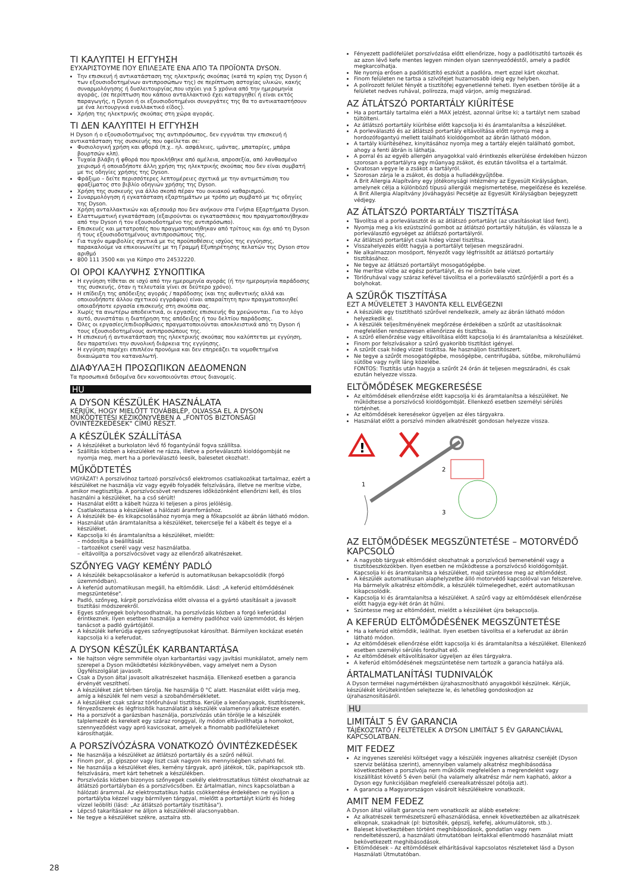ΤΙ ΚΑΛΥΠΤΕΙ Η ΕΓΓΥΗΣΗ
ΕΥΧΑΡΙΣΤΟΥΜΕ ΠΟΥ ΕΠΙΛΕΞΑΤΕ ΕΝΑ ΑΠΟ ΤΑ ΠΡΟΪΟΝΤΑ DYSON.
Την επισκευή ή αντικατάσταση της ηλεκτρικής σκούπας (κατά τη κρίση της Dyson ή των εξουσιοδοτημένων αντιπροσώπων της) σε περίπτωση αστοχίας υλικών, κακής συναρμολόγησης ή δυσλειτουργίας,που ισχύει για 5 χρόνια από την ημερομηνία αγοράς, (σε περίπτωση που κάποιο ανταλλακτικό έχει καταργηθεί ή είναι εκτός παραγωγής, η Dyson ή οι εξουσιοδοτημένοι συνεργάτες της θα το αντικαταστήσουν με ένα λειτουργικά εναλλακτικό είδος).
Χρήση της ηλεκτρικής σκούπας στη χώρα αγοράς.
ΤΙ ΔΕΝ ΚΑΛΥΠΤΕΙ Η ΕΓΓΥΗΣΗ
Η Dyson ή ο εξουσιοδοτημένος της αντιπρόσωπος, δεν εγγυάται την επισκευή ή αντικατάσταση της συσκευής που οφείλεται σε:
Φυσιολογική χρήση και φθορά (π.χ.. ηλ. ασφάλειες, ιμάντας, μπαταρίες, μπάρα βουρτσών κλπ).
Τυχαία βλάβη ή φθορά που προκλήθηκε από αμέλεια, απροσεξία, από λανθασμένο χειρισμό ή οποιαδήποτε άλλη χρήση της ηλεκτρικής σκούπας που δεν είναι συμβατή με τις οδηγίες χρήσης της Dyson.
Φράξιμο – δείτε περισσότερες λεπτομέρειες σχετικά με την αντιμετώπιση του φραξίματος στο βιβλίο οδηγιών χρήσης της Dyson.
Χρήση της συσκευής για άλλο σκοπό πέραν του οικιακού καθαρισμού.
Συναρμολόγηση ή εγκατάσταση εξαρτημάτων με τρόπο μη συμβατό με τις οδηγίες της Dyson.
Χρήση ανταλλακτικών και αξεσουάρ που δεν ανήκουν στα Γνήσια Εξαρτήματα Dyson.
Ελαττωματική εγκατάσταση (εξαιρούνται οι εγκαταστάσεις που πραγματοποιήθηκαν από την Dyson ή τον εξουσιοδοτημένο της αντιπρόσωπο).
Επισκευές και μετατροπές που πραγματοποιήθηκαν από τρίτους και όχι από τη Dyson ή τους εξουσιοδοτημένους αντιπροσώπους της.
Για τυχόν αμφιβολίες σχετικά με τις προϋποθέσεις ισχύος της εγγύησης, παρακαλούμε να επικοινωνείτε με τη Γραμμή Εξυπηρέτησης πελατών της Dyson στον αριθμό
800 111 3500 και για Κύπρο στο 24532220.
ΟΙ ΟΡΟΙ ΚΑΛΥΨΗΣ ΣΥΝΟΠΤΙΚΑ
Η εγγύηση τίθεται σε ισχύ από την ημερομηνία αγοράς (ή την ημερομηνία παράδοσης της συσκευής, όταν η τελευταία γίνει σε δεύτερο χρόνο).
Η επίδειξη της απόδειξης αγοράς / παράδοσης (και της αυθεντικής αλλά και οποιουδήποτε άλλου σχετικού εγγράφου) είναι απαραίτητη πριν πραγματοποιηθεί οποιαδήποτε εργασία επισκευής στη σκούπα σας.
Χωρίς τα ανωτέρω αποδεικτικά, οι εργασίες επισκευής θα χρεώνονται. Για το λόγο αυτό, συνιστάται η διατήρηση της απόδειξης ή του δελτίου παράδοσης.
Όλες οι εργασίες/επιδιορθώσεις πραγματοποιούνται αποκλειστικά από τη Dyson ή τους εξουσιοδοτημένους αντιπροσώπους της.
Η επισκευή ή αντικατάσταση της ηλεκτρικής σκούπας που καλύπτεται με εγγύηση, δεν παρατείνει την συνολική διάρκεια της εγγύησης.
Η εγγύηση παρέχει επιπλέον προνόμια και δεν επηρεάζει τα νομοθετημένα δικαιώματα του καταναλωτή.
ΔΙΑΦΥΛΑΞΗ ΠΡΟΣΩΠΙΚΩΝ ΔΕΔΟΜΕΝΩΝ
Τα προσωπικά δεδομένα δεν κοινοποιούνται στους διανομείς.
HU
A DYSON KÉSZÜLÉK HASZNÁLATA
KÉRJÜK, HOGY MIELŐTT TOVÁBBLÉP, OLVASSA EL A DYSON MŰKÖDTETÉSI KÉZIKÖNYVÉBEN A „FONTOS BIZTONSÁGI ÓVINTÉZKEDÉSEK" CÍMŰ RÉSZT.
A KÉSZÜLÉK SZÁLLÍTÁSA
A készüléket a burkolaton lévő fő fogantyúnál fogva szállítsa.
Szállítás közben a készüléket ne rázza, illetve a porleválasztó kioldógombját ne nyomja meg, mert ha a porleválasztó leesik, balesetet okozhat!.
MŰKÖDTETÉS
VIGYÁZAT! A porszívóhoz tartozó porszívócső elektromos csatlakozókat tartalmaz, ezért a készüléket ne használja víz vagy egyéb folyadék felszívására, illetve ne merítse vízbe, amikor megtisztítja. A porszívócsövet rendszeres időközönként ellenőrizni kell, és tilos használni a készüléket, ha a cső sérült!
Használat előtt a kábelt húzza ki teljesen a piros jelölésig.
Csatlakoztassa a készüléket a hálózati áramforráshoz.
A készülék be- és kikapcsolásához nyomja meg a főkapcsolót az ábrán látható módon.
Használat után áramtalanítsa a készüléket, tekercselje fel a kábelt és tegye el a készüléket.
Kapcsolja ki és áramtalanítsa a készüléket, mielőtt:
– módosítja a beállítását.
– tartozékot cserél vagy vesz használatba.
– eltávolítja a porszívócsövet vagy az ellenőrző alkatrészeket.
SZŐNYEG VAGY KEMÉNY PADLÓ
A készülék bekapcsolásakor a keferúd is automatikusan bekapcsolódik (forgó üzemmódban).
A keferúd automatikusan megáll, ha eltömődik. Lásd: „A keferúd eltömődésének megszüntetése".
Padló, szőnyeg, kárpit porszívózása előtt olvassa el a gyártó utasításait a javasolt tisztítási módszerekről.
Egyes szőnyegek bolyhosodhatnak, ha porszívózás közben a forgó keferúddal érintkeznek. Ilyen esetben használja a kemény padlóhoz való üzemmódot, és kérjen tanácsot a padló gyártójától.
A készülék keferúdja egyes szőnyegtípusokat károsíthat. Bármilyen kockázat esetén kapcsolja ki a keferudat.
A DYSON KÉSZÜLÉK KARBANTARTÁSA
Ne hajtson végre semmiféle olyan karbantartási vagy javítási munkálatot, amely nem szerepel a Dyson működtetési kézikönyvében, vagy amelyet nem a Dyson Ügyfélszolgálat javasolt.
Csak a Dyson által javasolt alkatrészeket használja. Ellenkező esetben a garancia érvényét veszítheti.
A készüléket zárt térben tárolja. Ne használja 0 °C alatt. Használat előtt várja meg, amíg a készülék fel nem veszi a szobahőmérsékletet.
A készüléket csak száraz törlőruhával tisztítsa. Kerülje a kenőanyagok, tisztítószerek, fényezőszerek és légfrissítők használatát a készülék valamennyi alkatrésze esetén.
Ha a porszívót a garázsban használja, porszívózás után törölje le a készülék talplemezét és kerekeit egy száraz ronggyal, ily módon eltávolíthatja a homokot, szennyeződést vagy apró kavicsokat, amelyek a finomabb padlófelületeket károsíthatják.
A PORSZÍVÓZÁSRA VONATKOZÓ ÓVINTÉZKEDÉSEK
Ne használja a készüléket az átlátszó portartály és a szűrő nélkül.
Finom por, pl. gipszpor vagy liszt csak nagyon kis mennyiségben szívható fel.
Ne használja a készüléket éles, kemény tárgyak, apró játékok, tűk, papírkapcsok stb. felszívására, mert kárt tehetnek a készülékben.
Porszívózás közben bizonyos szőnyegek csekély elektrosztatikus töltést okozhatnak az átlátszó portartályban és a porszívócsőben. Ez ártalmatlan, nincs kapcsolatban a hálózati árammal. Az elektrosztatikus hatás csökkentése érdekében ne nyúljon a portartályba kézzel vagy bármilyen tárggyal, mielőtt a portartályt kiüríti és hideg vízzel leöblíti (lásd: „Az átlátszó portartály tisztítása").
Lépcső takarításakor ne álljon a készüléknél alacsonyabban.
Ne tegye a készüléket székre, asztalra stb.
Fényezett padlófelület porszívózása előtt ellenőrizze, hogy a padlótisztító tartozék és az azon lévő kefe mentes legyen minden olyan szennyeződéstől, amely a padlót megkarcolhatja.
Ne nyomja erősen a padlótisztító eszközt a padlóra, mert ezzel kárt okozhat.
Finom felületen ne tartsa a szívófejet huzamosabb ideig egy helyben.
A polírozott felület fényét a tisztítófej egyenetlenné teheti. Ilyen esetben törölje át a felületet nedves ruhával, polírozza, majd várjon, amíg megszárad.
AZ ÁTLÁTSZÓ PORTARTÁLY KIÜRÍTÉSE
Ha a portartály tartalma eléri a MAX jelzést, azonnal ürítse ki; a tartályt nem szabad túltölteni.
Az átlátszó portartály kiürítése előtt kapcsolja ki és áramtalanítsa a készüléket.
A porleválasztó és az átlátszó portartály eltávolítása előtt nyomja meg a hordozófogantyú mellett található kioldógombot az ábrán látható módon.
A tartály kiürítéséhez, kinyitásához nyomja meg a tartály elején található gombot, ahogy a fenti ábrán is láthatja.
A porral és az egyéb allergén anyagokkal való érintkezés elkerülése érdekében húzzon szorosan a portartályra egy műanyag zsákot, és ezután távolítsa el a tartalmát.
Óvatosan vegye le a zsákot a tartályról.
Szorosan zárja le a zsákot, és dobja a hulladékgyűjtőbe.
A Brit Allergia Alapítvány egy jótékonysági intézmény az Egyesült Királyságban, amelynek célja a különböző típusú allergiák megismertetése, megelőzése és kezelése. A Brit Allergia Alapítvány Jóváhagyási Pecsétje az Egyesült Királyságban bejegyzett védjegy.
AZ ÁTLÁTSZÓ PORTARTÁLY TISZTÍTÁSA
Távolítsa el a porleválasztót és az átlátszó portartályt (az utasításokat lásd fent).
Nyomja meg a kis ezüstszínű gombot az átlátszó portartály hátulján, és válassza le a porleválasztó egységet az átlátszó portartályról.
Az átlátszó portartályt csak hideg vízzel tisztítsa.
Visszahelyezés előtt hagyja a portartályt teljesen megszáradni.
Ne alkalmazzon mosóport, fényezőt vagy légfrissítőt az átlátszó portartály tisztításához.
Ne tegye az átlátszó portartályt mosogatógépbe.
Ne merítse vízbe az egész portartályt, és ne öntsön bele vizet.
Törlőruhával vagy száraz kefével távolítsa el a porleválasztó szűrőjéről a port és a bolyhokat.
A SZŰRŐK TISZTÍTÁSA
EZT A MŰVELETET 3 HAVONTA KELL ELVÉGEZNI
A készülék egy tisztítható szűrővel rendelkezik, amely az ábrán látható módon helyezkedik el.
A készülék teljesítményének megőrzése érdekében a szűrőt az utasításoknak megfelelően rendszeresen ellenőrizze és tisztítsa.
A szűrő ellenőrzése vagy eltávolítása előtt kapcsolja ki és áramtalanítsa a készüléket.
Finom por felszívásakor a szűrő gyakoribb tisztítást igényel.
A szűrőt csak hideg vízzel tisztítsa. Ne használjon tisztítószert.
Ne tegye a szűrőt mosogatógépbe, mosógépbe, centrifugába, sütőbe, mikrohullámú sütőbe vagy nyílt láng közelébe.
FONTOS: Tisztítás után hagyja a szűrőt 24 órán át teljesen megszáradni, és csak ezután helyezze vissza.
ELTÖMŐDÉSEK MEGKERESÉSE
Az eltömődések ellenőrzése előtt kapcsolja ki és áramtalanítsa a készüléket. Ne működtesse a porszívócső kioldógombját. Ellenkező esetben személyi sérülés történhet.
Az eltömődések keresésekor ügyeljen az éles tárgyakra.
Használat előtt a porszívó minden alkatrészét gondosan helyezze vissza.
!
2
1
3
AZ ELTÖMŐDÉSEK MEGSZÜNTETÉSE – MOTORVÉDŐ KAPCSOLÓ
A nagyobb tárgyak eltömődést okozhatnak a porszívócső bemeneténél vagy a tisztítóeszközökben. Ilyen esetben ne működtesse a porszívócső kioldógombját. Kapcsolja ki és áramtalanítsa a készüléket, majd szüntesse meg az eltömődést.
A készülék automatikusan alaphelyzetbe álló motorvédő kapcsolóval van felszerelve. Ha bármelyik alkatrész eltömődik, a készülék túlmelegedhet, ezért automatikusan kikapcsolódik.
Kapcsolja ki és áramtalanítsa a készüléket. A szűrő vagy az eltömődések ellenőrzése előtt hagyja egy-két órán át hűlni.
Szüntesse meg az eltömődést, mielőtt a készüléket újra bekapcsolja.
A KEFERÚD ELTÖMŐDÉSÉNEK MEGSZÜNTETÉSE
Ha a keferúd eltömődik, leállhat. Ilyen esetben távolítsa el a keferudat az ábrán látható módon.
Az eltömődések ellenőrzése előtt kapcsolja ki és áramtalanítsa a készüléket. Ellenkező esetben személyi sérülés fordulhat elő.
Az eltömődések eltávolításakor ügyeljen az éles tárgyakra.
A keferúd eltömődésének megszüntetése nem tartozik a garancia hatálya alá.
ÁRTALMATLANÍTÁSI TUDNIVALÓK
A Dyson termékei nagymértékben újrahasznosítható anyagokból készülnek. Kérjük, készülékét körültekintően selejtezze le, és lehetőleg gondoskodjon az újrahasznosításáról.
HU
LIMITÁLT 5 ÉV GARANCIA
TÁJÉKOZTATÓ / FELTÉTELEK A DYSON LIMITÁLT 5 ÉV GARANCIÁVAL KAPCSOLATBAN.
MIT FEDEZ
Az ingyenes szerelési költséget vagy a készülék ingyenes alkatrész cseréjét (Dyson szerviz belátása szerint), amennyiben valamely alkatrész meghibásodása következtében a porszívója nem működik megfelelően a megrendelést vagy kiszállítást követő 5 éven belül (ha valamely alkatrész már nem kapható, akkor a Dyson egy funkciójában megfelelő cserealkatrésszel pótolja azt).
A garancia a Magyarországon vásárolt készülékekre vonatkozik.
AMIT NEM FEDEZ
A Dyson által vállalt garancia nem vonatkozik az alább esetekre:
Az alkatrészek természetszerű elhasználódása, ennek következtében az alkatrészek elkopnak, szakadnak (pl: biztosíték, gépszíj, kefefej, akkumulátorok, stb.).
Baleset következtében történt meghibásodások, gondatlan vagy nem rendeltetésszerű, a használati útmutatóban leírtakkal ellentmodó használat miatt bekövetkezett meghibásodások.
Eltömődések – Az eltömődések elhárításával kapcsolatos részleteket lásd a Dyson Használati Útmutatóban.
28